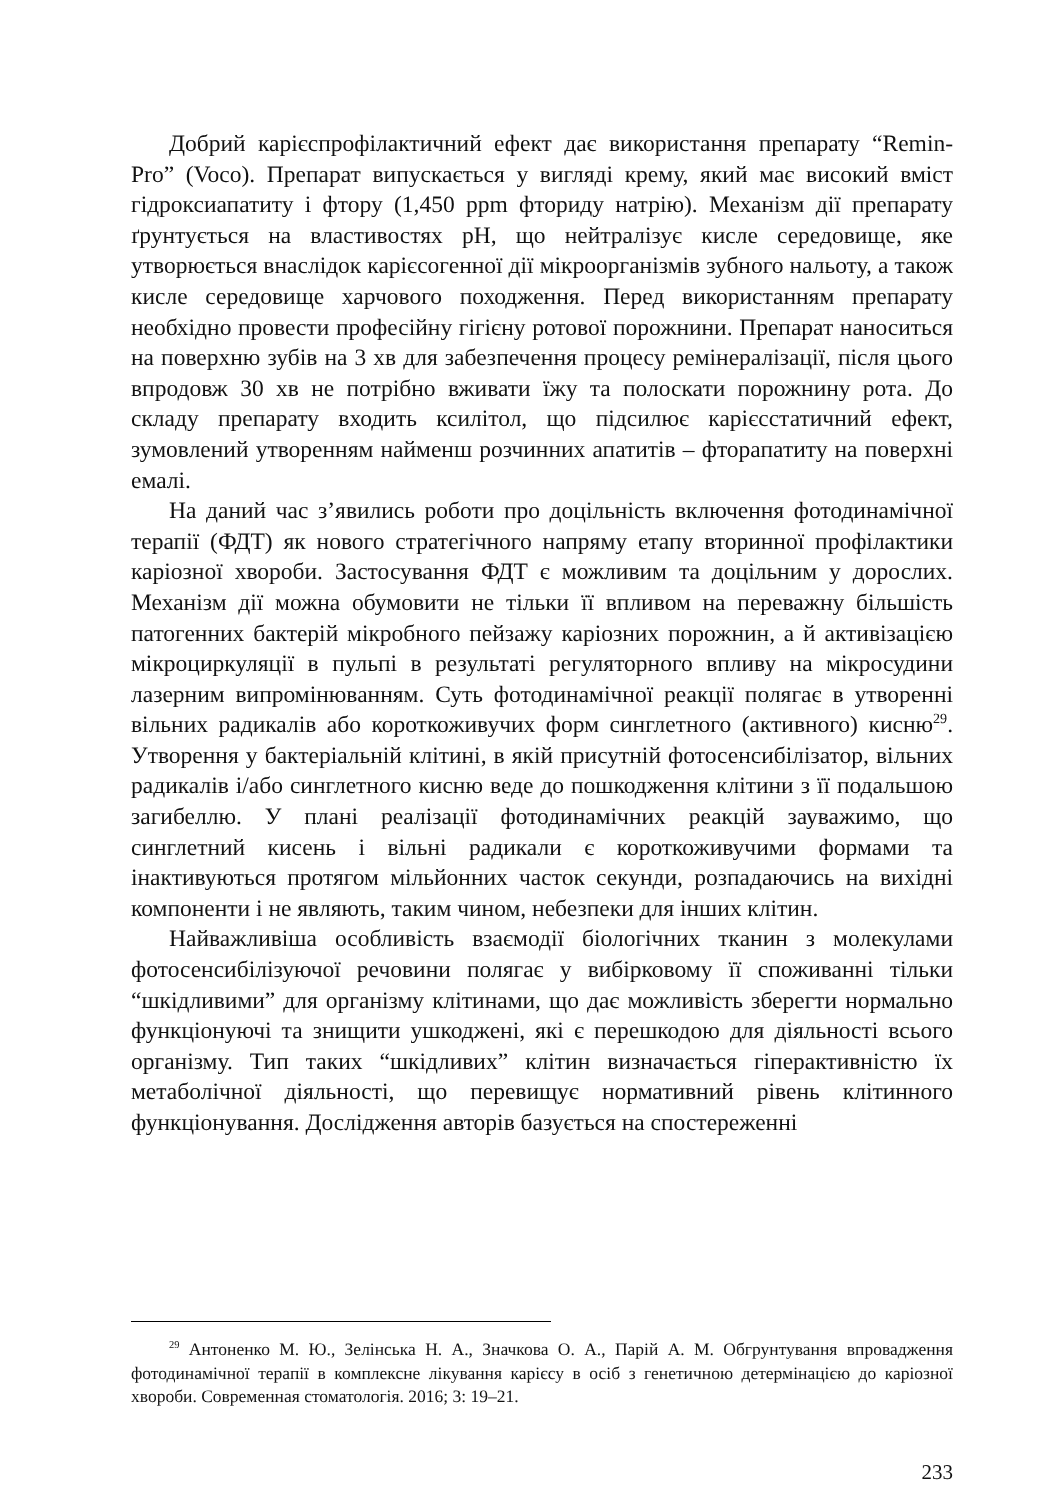Добрий карієспрофілактичний ефект дає використання препарату “Remin-Pro” (Voco). Препарат випускається у вигляді крему, який має високий вміст гідроксиапатиту і фтору (1,450 ppm фториду натрію). Механізм дії препарату ґрунтується на властивостях pH, що нейтралізує кисле середовище, яке утворюється внаслідок карієсогенної дії мікроорганізмів зубного нальоту, а також кисле середовище харчового походження. Перед використанням препарату необхідно провести професійну гігієну ротової порожнини. Препарат наноситься на поверхню зубів на 3 хв для забезпечення процесу ремінералізації, після цього впродовж 30 хв не потрібно вживати їжу та полоскати порожнину рота. До складу препарату входить ксилітол, що підсилює карієсстатичний ефект, зумовлений утворенням найменш розчинних апатитів – фторапатиту на поверхні емалі.
На даний час з’явились роботи про доцільність включення фотодинамічної терапії (ФДТ) як нового стратегічного напряму етапу вторинної профілактики каріозної хвороби. Застосування ФДТ є можливим та доцільним у дорослих. Механізм дії можна обумовити не тільки її впливом на переважну більшість патогенних бактерій мікробного пейзажу каріозних порожнин, а й активізацією мікроциркуляції в пульпі в результаті регуляторного впливу на мікросудини лазерним випромінюванням. Суть фотодинамічної реакції полягає в утворенні вільних радикалів або короткоживучих форм синглетного (активного) кисню<sup>29</sup>. Утворення у бактеріальній клітині, в якій присутній фотосенсибілізатор, вільних радикалів і/або синглетного кисню веде до пошкодження клітини з її подальшою загибеллю. У плані реалізації фотодинамічних реакцій зауважимо, що синглетний кисень і вільні радикали є короткоживучими формами та інактивуються протягом мільйонних часток секунди, розпадаючись на вихідні компоненти і не являють, таким чином, небезпеки для інших клітин.
Найважливіша особливість взаємодії біологічних тканин з молекулами фотосенсибілізуючої речовини полягає у вибірковому її споживанні тільки “шкідливими” для організму клітинами, що дає можливість зберегти нормально функціонуючі та знищити ушкоджені, які є перешкодою для діяльності всього організму. Тип таких “шкідливих” клітин визначається гіперактивністю їх метаболічної діяльності, що перевищує нормативний рівень клітинного функціонування. Дослідження авторів базується на спостереженні
<sup>29</sup> Антоненко М. Ю., Зелінська Н. А., Значкова О. А., Парій А. М. Обгрунтування впровадження фотодинамічної терапії в комплексне лікування карієсу в осіб з генетичною детермінацією до каріозної хвороби. Современная стоматологія. 2016; 3: 19–21.
233